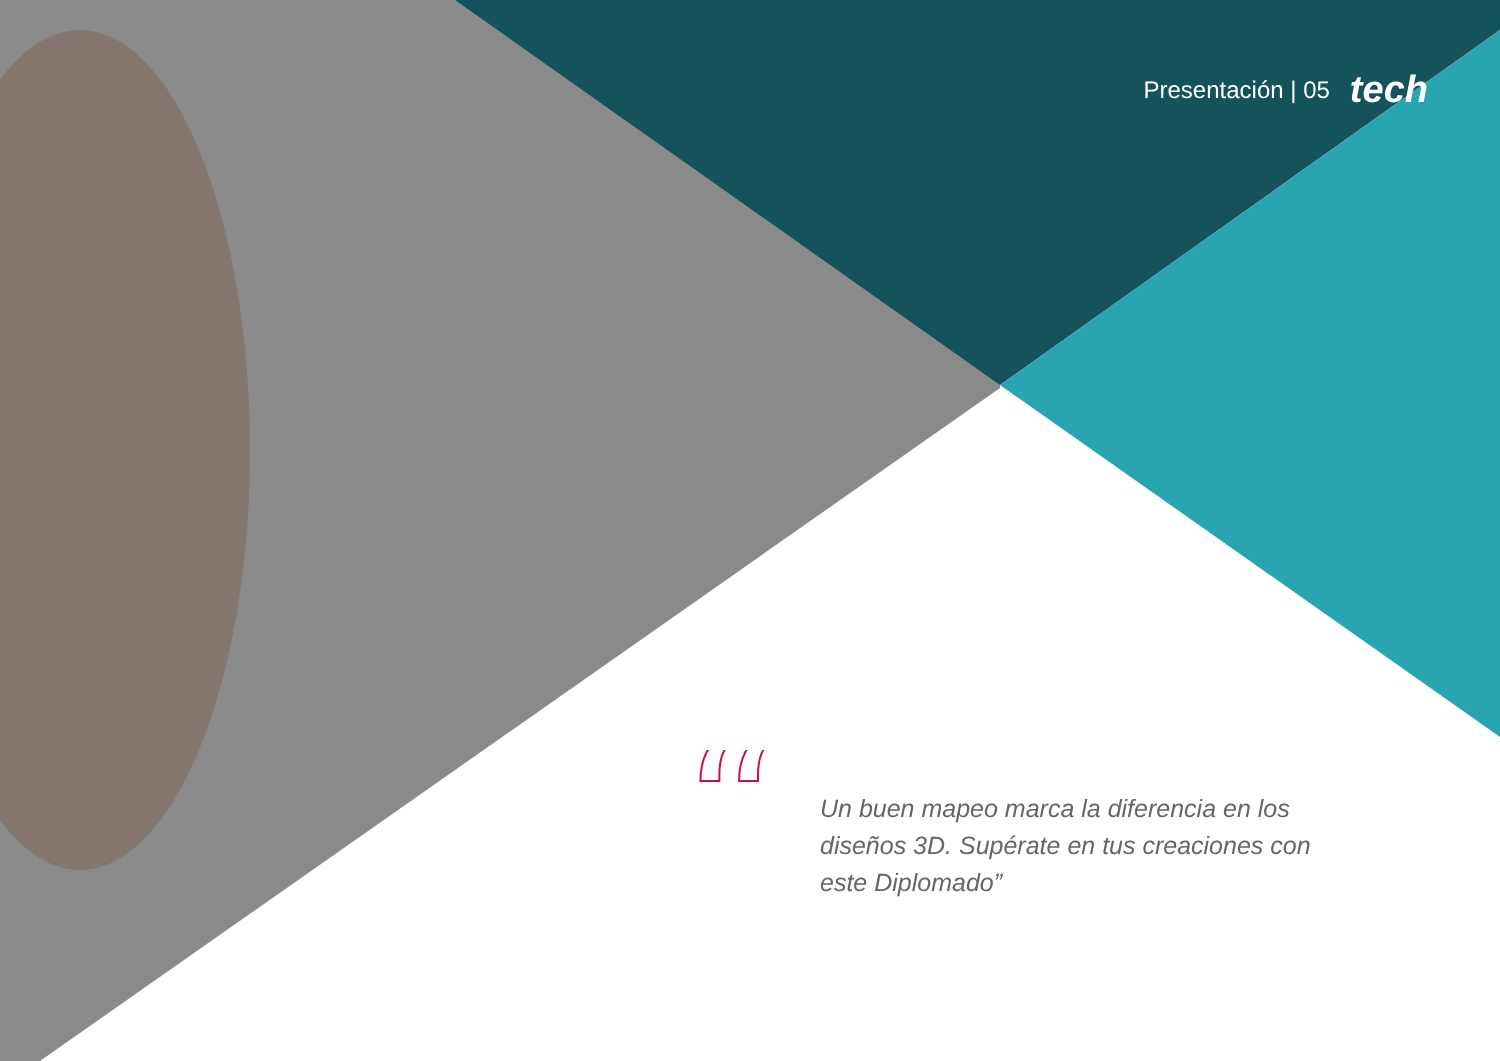Presentación | 05 tech
“
Un buen mapeo marca la diferencia en los diseños 3D. Supérate en tus creaciones con este Diplomado”